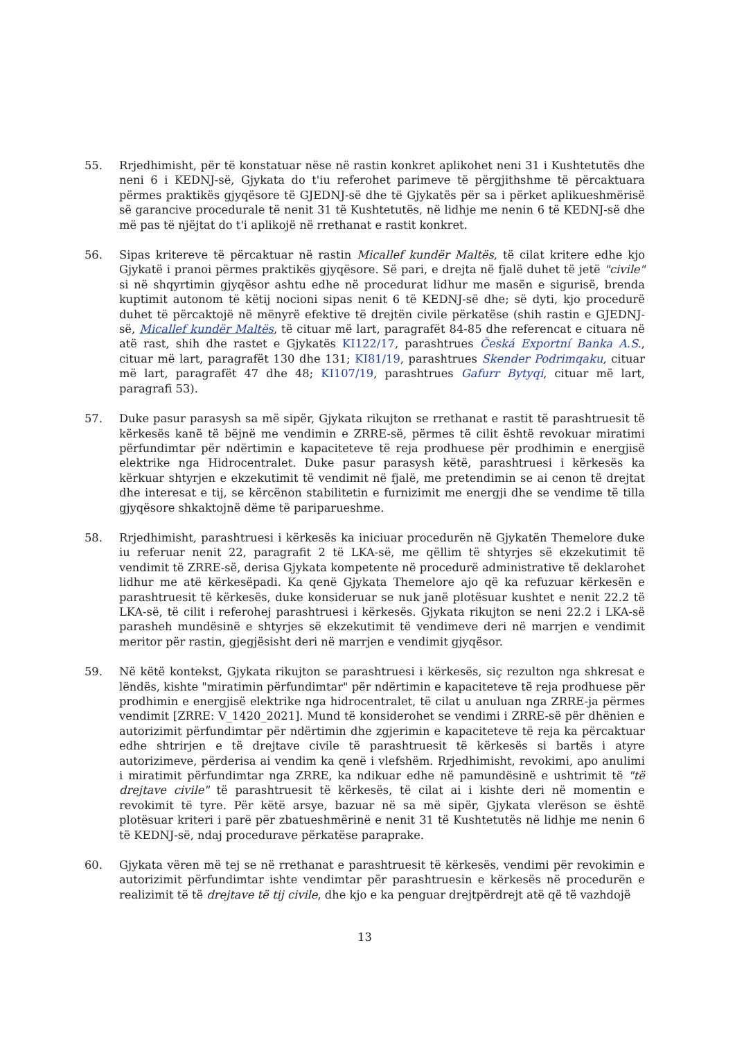55. Rrjedhimisht, për të konstatuar nëse në rastin konkret aplikohet neni 31 i Kushtetutës dhe neni 6 i KEDNJ-së, Gjykata do t'iu referohet parimeve të përgjithshme të përcaktuara përmes praktikës gjyqësore të GJEDNJ-së dhe të Gjykatës për sa i përket aplikueshmërisë së garancive procedurale të nenit 31 të Kushtetutës, në lidhje me nenin 6 të KEDNJ-së dhe më pas të njëjtat do t'i aplikojë në rrethanat e rastit konkret.
56. Sipas kritereve të përcaktuar në rastin Micallef kundër Maltës, të cilat kritere edhe kjo Gjykatë i pranoi përmes praktikës gjyqësore. Së pari, e drejta në fjalë duhet të jetë "civile" si në shqyrtimin gjyqësor ashtu edhe në procedurat lidhur me masën e sigurisë, brenda kuptimit autonom të këtij nocioni sipas nenit 6 të KEDNJ-së dhe; së dyti, kjo procedurë duhet të përcaktojë në mënyrë efektive të drejtën civile përkatëse (shih rastin e GJEDNJ-së, Micallef kundër Maltës, të cituar më lart, paragrafët 84-85 dhe referencat e cituara në atë rast, shih dhe rastet e Gjykatës KI122/17, parashtrues Česká Exportní Banka A.S., cituar më lart, paragrafët 130 dhe 131; KI81/19, parashtrues Skender Podrimqaku, cituar më lart, paragrafët 47 dhe 48; KI107/19, parashtrues Gafurr Bytyqi, cituar më lart, paragrafi 53).
57. Duke pasur parasysh sa më sipër, Gjykata rikujton se rrethanat e rastit të parashtruesit të kërkesës kanë të bëjnë me vendimin e ZRRE-së, përmes të cilit është revokuar miratimi përfundimtar për ndërtimin e kapaciteteve të reja prodhuese për prodhimin e energjisë elektrike nga Hidrocentralet. Duke pasur parasysh këtë, parashtruesi i kërkesës ka kërkuar shtyrjen e ekzekutimit të vendimit në fjalë, me pretendimin se ai cenon të drejtat dhe interesat e tij, se kërcënon stabilitetin e furnizimit me energji dhe se vendime të tilla gjyqësore shkaktojnë dëme të pariparueshme.
58. Rrjedhimisht, parashtruesi i kërkesës ka iniciuar procedurën në Gjykatën Themelore duke iu referuar nenit 22, paragrafit 2 të LKA-së, me qëllim të shtyrjes së ekzekutimit të vendimit të ZRRE-së, derisa Gjykata kompetente në procedurë administrative të deklarohet lidhur me atë kërkesëpadi. Ka qenë Gjykata Themelore ajo që ka refuzuar kërkesën e parashtruesit të kërkesës, duke konsideruar se nuk janë plotësuar kushtet e nenit 22.2 të LKA-së, të cilit i referohej parashtruesi i kërkesës. Gjykata rikujton se neni 22.2 i LKA-së parasheh mundësinë e shtyrjes së ekzekutimit të vendimeve deri në marrjen e vendimit meritor për rastin, gjegjësisht deri në marrjen e vendimit gjyqësor.
59. Në këtë kontekst, Gjykata rikujton se parashtruesi i kërkesës, siç rezulton nga shkresat e lëndës, kishte "miratimin përfundimtar" për ndërtimin e kapaciteteve të reja prodhuese për prodhimin e energjisë elektrike nga hidrocentralet, të cilat u anuluan nga ZRRE-ja përmes vendimit [ZRRE: V_1420_2021]. Mund të konsiderohet se vendimi i ZRRE-së për dhënien e autorizimit përfundimtar për ndërtimin dhe zgjerimin e kapaciteteve të reja ka përcaktuar edhe shtrirjen e të drejtave civile të parashtruesit të kërkesës si bartës i atyre autorizimeve, përderisa ai vendim ka qenë i vlefshëm. Rrjedhimisht, revokimi, apo anulimi i miratimit përfundimtar nga ZRRE, ka ndikuar edhe në pamundësinë e ushtrimit të "të drejtave civile" të parashtruesit të kërkesës, të cilat ai i kishte deri në momentin e revokimit të tyre. Për këtë arsye, bazuar në sa më sipër, Gjykata vlerëson se është plotësuar kriteri i parë për zbatueshmërinë e nenit 31 të Kushtetutës në lidhje me nenin 6 të KEDNJ-së, ndaj procedurave përkatëse paraprake.
60. Gjykata vëren më tej se në rrethanat e parashtruesit të kërkesës, vendimi për revokimin e autorizimit përfundimtar ishte vendimtar për parashtruesin e kërkesës në procedurën e realizimit të të drejtave të tij civile, dhe kjo e ka penguar drejtpërdrejt atë që të vazhdojë
13